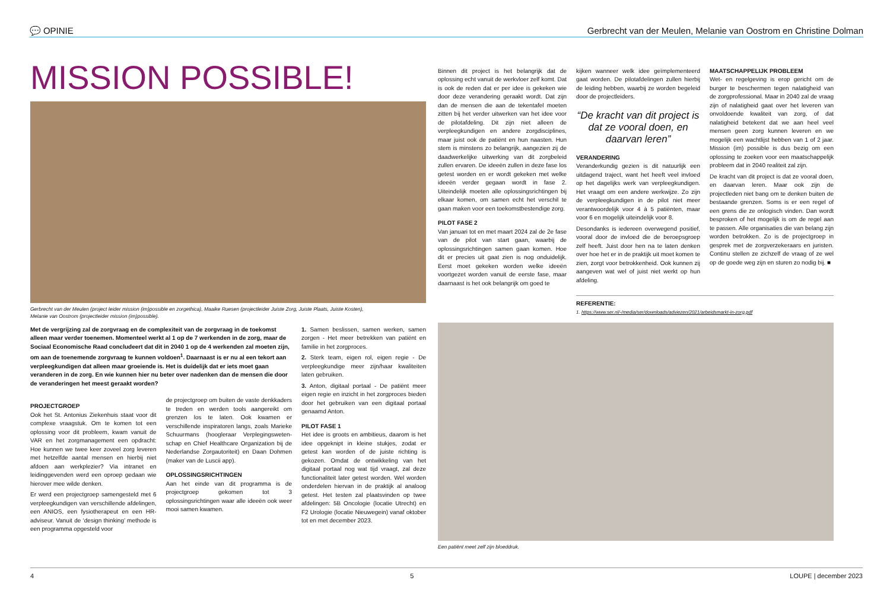💬 OPINIE Gerbrecht van der Meulen, Melanie van Oostrom en Christine Dolman
MISSION POSSIBLE!
Gerbrecht van der Meulen (project leider mission (im)possible en zorgethica), Maaike Ruesen (projectleider Juiste Zorg, Juiste Plaats, Juiste Kosten),
Melanie van Oostrom (projectleider mission (im)possible).
Met de vergrijzing zal de zorgvraag en de complexiteit van de zorgvraag in de toekomst alleen maar verder toenemen. Momenteel werkt al 1 op de 7 werkenden in de zorg, maar de Sociaal Economische Raad concludeert dat dit in 2040 1 op de 4 werkenden zal moeten zijn, om aan de toenemende zorgvraag te kunnen voldoen<sup>1</sup>. Daarnaast is er nu al een tekort aan verpleegkundigen dat alleen maar groeiende is. Het is duidelijk dat er iets moet gaan veranderen in de zorg. En wie kunnen hier nu beter over nadenken dan de mensen die door de veranderingen het meest geraakt worden?
PROJECTGROEP
Ook het St. Antonius Ziekenhuis staat voor dit complexe vraagstuk. Om te komen tot een oplossing voor dit probleem, kwam vanuit de VAR en het zorgmanagement een opdracht: Hoe kunnen we twee keer zoveel zorg leveren met hetzelfde aantal mensen en hierbij niet afdoen aan werkplezier? Via intranet en leidinggevenden werd een oproep gedaan wie hierover mee wilde denken.
Er werd een projectgroep samengesteld met 6 verpleegkundigen van verschillende afdelingen, een ANIOS, een fysiotherapeut en een HR-adviseur. Vanuit de ‘design thinking’ methode is een programma opgesteld voor
de projectgroep om buiten de vaste denkkaders te treden en werden tools aangereikt om grenzen los te laten. Ook kwamen er verschillende inspiratoren langs, zoals Marieke Schuurmans (hoogleraar Verplegingsweten-schap en Chief Healthcare Organization bij de Nederlandse Zorgautoriteit) en Daan Dohmen (maker van de Luscii app).
OPLOSSINGSRICHTINGEN
Aan het einde van dit programma is de projectgroep gekomen tot 3 oplossingsrichtingen waar alle ideeën ook weer mooi samen kwamen.
1. Samen beslissen, samen werken, samen zorgen - Het meer betrekken van patiënt en familie in het zorgproces.
2. Sterk team, eigen rol, eigen regie - De verpleegkundige meer zijn/haar kwaliteiten laten gebruiken.
3. Anton, digitaal portaal - De patiënt meer eigen regie en inzicht in het zorgproces bieden door het gebruiken van een digitaal portaal genaamd Anton.
PILOT FASE 1
Het idee is groots en ambitieus, daarom is het idee opgeknipt in kleine stukjes, zodat er getest kan worden of de juiste richting is gekozen. Omdat de ontwikkeling van het digitaal portaal nog wat tijd vraagt, zal deze functionaliteit later getest worden. Wel worden onderdelen hiervan in de praktijk al analoog getest. Het testen zal plaatsvinden op twee afdelingen: 5B Oncologie (locatie Utrecht) en F2 Urologie (locatie Nieuwegein) vanaf oktober tot en met december 2023.
Binnen dit project is het belangrijk dat de oplossing echt vanuit de werkvloer zelf komt. Dat is ook de reden dat er per idee is gekeken wie door deze verandering geraakt wordt. Dat zijn dan de mensen die aan de tekentafel moeten zitten bij het verder uitwerken van het idee voor de pilotafdeling. Dit zijn niet alleen de verpleegkundigen en andere zorgdisciplines, maar juist ook de patiënt en hun naasten. Hun stem is minstens zo belangrijk, aangezien zij de daadwerkelijke uitwerking van dit zorgbeleid zullen ervaren. De ideeën zullen in deze fase los getest worden en er wordt gekeken met welke ideeën verder gegaan wordt in fase 2. Uiteindelijk moeten alle oplossingsrichtingen bij elkaar komen, om samen echt het verschil te gaan maken voor een toekomstbestendige zorg.
PILOT FASE 2
Van januari tot en met maart 2024 zal de 2e fase van de pilot van start gaan, waarbij de oplossingsrichtingen samen gaan komen. Hoe dit er precies uit gaat zien is nog onduidelijk. Eerst moet gekeken worden welke ideeën voortgezet worden vanuit de eerste fase, maar daarnaast is het ook belangrijk om goed te
kijken wanneer welk idee geïmplementeerd gaat worden. De pilotafdelingen zullen hierbij de leiding hebben, waarbij ze worden begeleid door de projectleiders.
“De kracht van dit project is dat ze vooral doen, en daarvan leren”
VERANDERING
Veranderkundig gezien is dit natuurlijk een uitdagend traject, want het heeft veel invloed op het dagelijks werk van verpleegkundigen. Het vraagt om een andere werkwijze. Zo zijn de verpleegkundigen in de pilot niet meer verantwoordelijk voor 4 à 5 patiënten, maar voor 6 en mogelijk uiteindelijk voor 8.
Desondanks is iedereen overwegend positief, vooral door de invloed die de beroepsgroep zelf heeft. Juist door hen na te laten denken over hoe het er in de praktijk uit moet komen te zien, zorgt voor betrokkenheid. Ook kunnen zij aangeven wat wel of juist niet werkt op hun afdeling.
MAATSCHAPPELIJK PROBLEEM
Wet- en regelgeving is erop gericht om de burger te beschermen tegen nalatigheid van de zorgprofessional. Maar in 2040 zal de vraag zijn of nalatigheid gaat over het leveren van onvoldoende kwaliteit van zorg, of dat nalatigheid betekent dat we aan heel veel mensen geen zorg kunnen leveren en we mogelijk een wachtlijst hebben van 1 of 2 jaar. Mission (im) possible is dus bezig om een oplossing te zoeken voor een maatschappelijk probleem dat in 2040 realiteit zal zijn.
De kracht van dit project is dat ze vooral doen, en daarvan leren. Maar ook zijn de projectleden niet bang om te denken buiten de bestaande grenzen. Soms is er een regel of een grens die ze onlogisch vinden. Dan wordt besproken of het mogelijk is om de regel aan te passen. Alle organisaties die van belang zijn worden betrokken. Zo is de projectgroep in gesprek met de zorgverzekeraars en juristen. Continu stellen ze zichzelf de vraag of ze wel op de goede weg zijn en sturen zo nodig bij. ■
REFERENTIE:
1. https://www.ser.nl/-/media/ser/downloads/adviezen/2021/arbeidsmarkt-in-zorg.pdf
Een patiënt meet zelf zijn bloeddruk.
4 5 LOUPE | december 2023